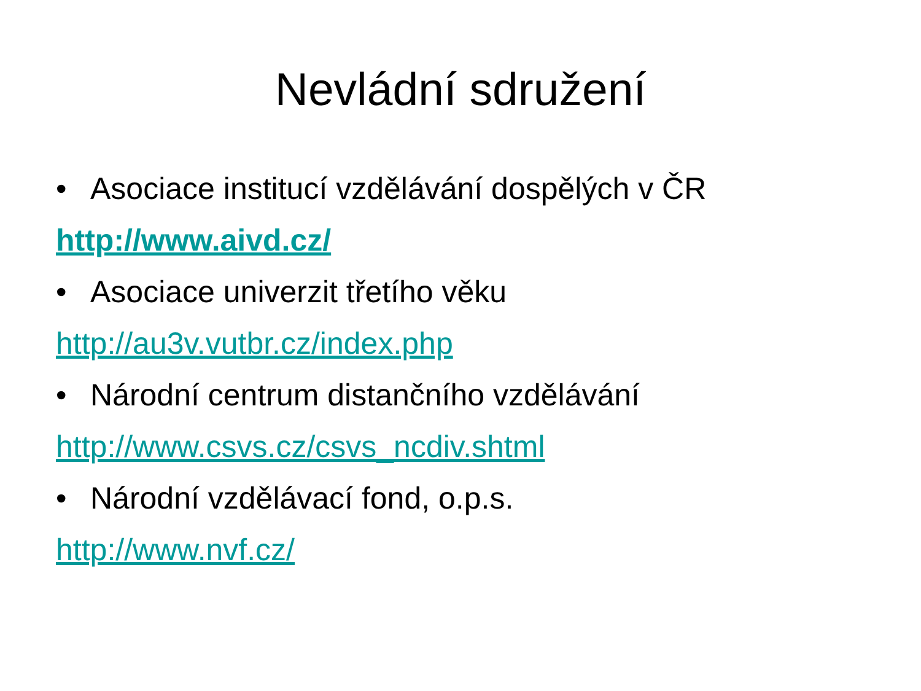Nevládní sdružení
• Asociace institucí vzdělávání dospělých v ČR
http://www.aivd.cz/
• Asociace univerzit třetího věku
http://au3v.vutbr.cz/index.php
• Národní centrum distančního vzdělávání
http://www.csvs.cz/csvs_ncdiv.shtml
• Národní vzdělávací fond, o.p.s.
http://www.nvf.cz/